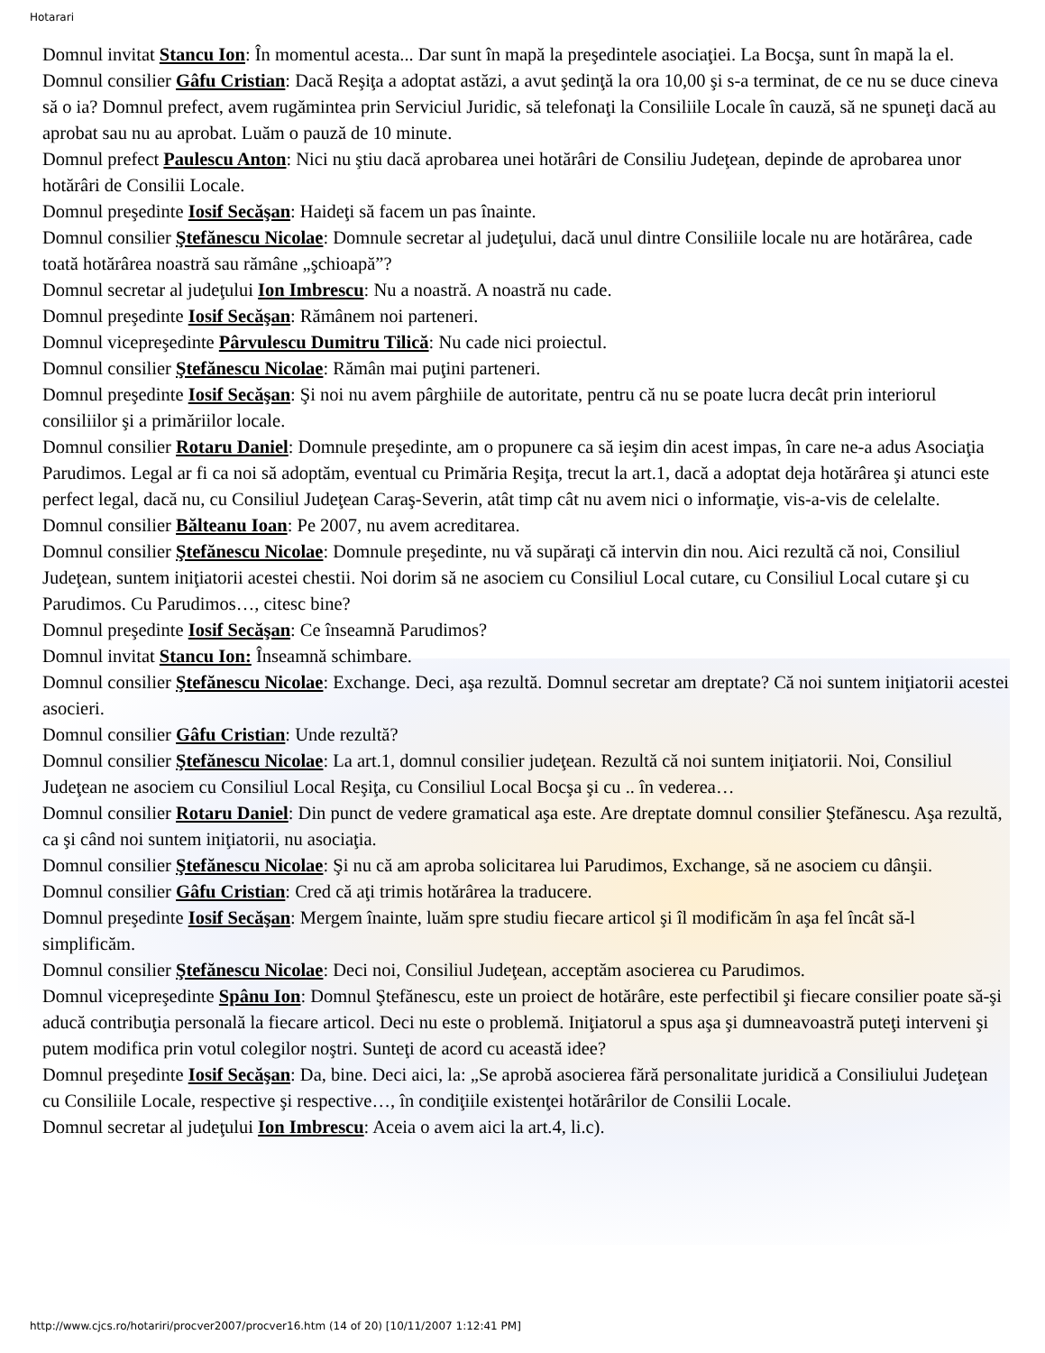Hotarari
Domnul invitat Stancu Ion: În momentul acesta... Dar sunt în mapă la preşedintele asociaţiei. La Bocşa, sunt în mapă la el.
Domnul consilier Gâfu Cristian: Dacă Reşiţa a adoptat astăzi, a avut şedinţă la ora 10,00 şi s-a terminat, de ce nu se duce cineva să o ia? Domnul prefect, avem rugămintea prin Serviciul Juridic, să telefonaţi la Consiliile Locale în cauză, să ne spuneţi dacă au aprobat sau nu au aprobat. Luăm o pauză de 10 minute.
Domnul prefect Paulescu Anton: Nici nu ştiu dacă aprobarea unei hotărâri de Consiliu Judeţean, depinde de aprobarea unor hotărâri de Consilii Locale.
Domnul preşedinte Iosif Secăşan: Haideţi să facem un pas înainte.
Domnul consilier Ştefănescu Nicolae: Domnule secretar al judeţului, dacă unul dintre Consiliile locale nu are hotărârea, cade toată hotărârea noastră sau rămâne „şchioapă”?
Domnul secretar al judeţului Ion Imbrescu: Nu a noastră. A noastră nu cade.
Domnul preşedinte Iosif Secăşan: Rămânem noi parteneri.
Domnul vicepreşedinte Pârvulescu Dumitru Tilică: Nu cade nici proiectul.
Domnul consilier Ştefănescu Nicolae: Rămân mai puţini parteneri.
Domnul preşedinte Iosif Secăşan: Şi noi nu avem pârghiile de autoritate, pentru că nu se poate lucra decât prin interiorul consiliilor şi a primăriilor locale.
Domnul consilier Rotaru Daniel: Domnule preşedinte, am o propunere ca să ieşim din acest impas, în care ne-a adus Asociaţia Parudimos. Legal ar fi ca noi să adoptăm, eventual cu Primăria Reşiţa, trecut la art.1, dacă a adoptat deja hotărârea şi atunci este perfect legal, dacă nu, cu Consiliul Judeţean Caraş-Severin, atât timp cât nu avem nici o informaţie, vis-a-vis de celelalte.
Domnul consilier Bălteanu Ioan: Pe 2007, nu avem acreditarea.
Domnul consilier Ştefănescu Nicolae: Domnule preşedinte, nu vă supăraţi că intervin din nou. Aici rezultă că noi, Consiliul Judeţean, suntem iniţiatorii acestei chestii. Noi dorim să ne asociem cu Consiliul Local cutare, cu Consiliul Local cutare şi cu Parudimos. Cu Parudimos…, citesc bine?
Domnul preşedinte Iosif Secăşan: Ce înseamnă Parudimos?
Domnul invitat Stancu Ion: Înseamnă schimbare.
Domnul consilier Ştefănescu Nicolae: Exchange. Deci, aşa rezultă. Domnul secretar am dreptate? Că noi suntem iniţiatorii acestei asocieri.
Domnul consilier Gâfu Cristian: Unde rezultă?
Domnul consilier Ştefănescu Nicolae: La art.1, domnul consilier judeţean. Rezultă că noi suntem iniţiatorii. Noi, Consiliul Judeţean ne asociem cu Consiliul Local Reşiţa, cu Consiliul Local Bocşa şi cu .. în vederea…
Domnul consilier Rotaru Daniel: Din punct de vedere gramatical aşa este. Are dreptate domnul consilier Ştefănescu. Aşa rezultă, ca şi când noi suntem iniţiatorii, nu asociaţia.
Domnul consilier Ştefănescu Nicolae: Şi nu că am aproba solicitarea lui Parudimos, Exchange, să ne asociem cu dânşii.
Domnul consilier Gâfu Cristian: Cred că aţi trimis hotărârea la traducere.
Domnul preşedinte Iosif Secăşan: Mergem înainte, luăm spre studiu fiecare articol şi îl modificăm în aşa fel încât să-l simplificăm.
Domnul consilier Ştefănescu Nicolae: Deci noi, Consiliul Judeţean, acceptăm asocierea cu Parudimos.
Domnul vicepreşedinte Spânu Ion: Domnul Ştefănescu, este un proiect de hotărâre, este perfectibil şi fiecare consilier poate să-şi aducă contribuţia personală la fiecare articol. Deci nu este o problemă. Iniţiatorul a spus aşa şi dumneavoastră puteţi interveni şi putem modifica prin votul colegilor noştri. Sunteţi de acord cu această idee?
Domnul preşedinte Iosif Secăşan: Da, bine. Deci aici, la: „Se aprobă asocierea fără personalitate juridică a Consiliului Judeţean cu Consiliile Locale, respective şi respective…, în condiţiile existenţei hotărârilor de Consilii Locale.
Domnul secretar al judeţului Ion Imbrescu: Aceia o avem aici la art.4, li.c).
http://www.cjcs.ro/hotariri/procver2007/procver16.htm (14 of 20) [10/11/2007 1:12:41 PM]